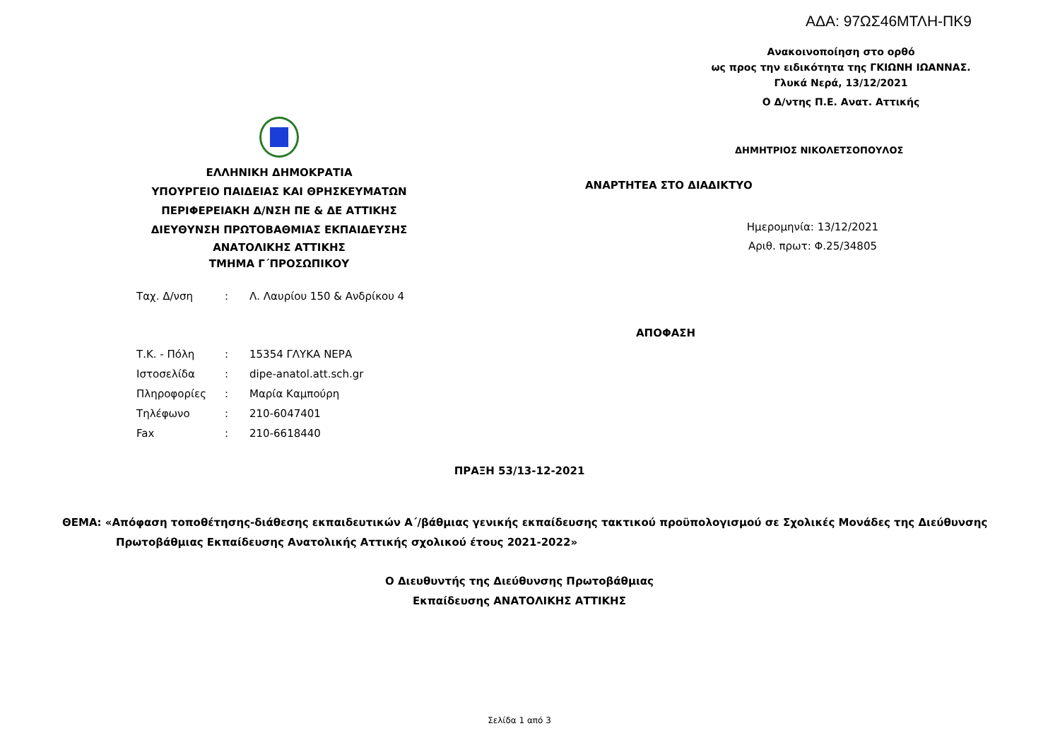ΑΔΑ: 97ΩΣ46ΜΤΛΗ-ΠΚ9
Ανακοινοποίηση στο ορθό
ως προς την ειδικότητα της ΓΚΙΩΝΗ ΙΩΑΝΝΑΣ.
Γλυκά Νερά, 13/12/2021
Ο Δ/ντης Π.Ε. Ανατ. Αττικής
ΔΗΜΗΤΡΙΟΣ ΝΙΚΟΛΕΤΣΟΠΟΥΛΟΣ
ΕΛΛΗΝΙΚΗ ΔΗΜΟΚΡΑΤΙΑ
ΥΠΟΥΡΓΕΙΟ ΠΑΙΔΕΙΑΣ ΚΑΙ ΘΡΗΣΚΕΥΜΑΤΩΝ
ΠΕΡΙΦΕΡΕΙΑΚΗ Δ/ΝΣΗ ΠΕ & ΔΕ ΑΤΤΙΚΗΣ
ΔΙΕΥΘΥΝΣΗ ΠΡΩΤΟΒΑΘΜΙΑΣ ΕΚΠΑΙΔΕΥΣΗΣ
ΑΝΑΤΟΛΙΚΗΣ ΑΤΤΙΚΗΣ
ΤΜΗΜΑ Γ΄ΠΡΟΣΩΠΙΚΟΥ
ΑΝΑΡΤΗΤΕΑ ΣΤΟ ΔΙΑΔΙΚΤΥΟ
Ημερομηνία: 13/12/2021
Αριθ. πρωτ: Φ.25/34805
| Ταχ. Δ/νση | : | Λ. Λαυρίου 150 & Ανδρίκου 4 |
| Τ.Κ. - Πόλη | : | 15354 ΓΛΥΚΑ ΝΕΡΑ |
| Ιστοσελίδα | : | dipe-anatol.att.sch.gr |
| Πληροφορίες | : | Μαρία Καμπούρη |
| Τηλέφωνο | : | 210-6047401 |
| Fax | : | 210-6618440 |
ΑΠΟΦΑΣΗ
ΠΡΑΞΗ 53/13-12-2021
ΘΕΜΑ: «Απόφαση τοποθέτησης-διάθεσης εκπαιδευτικών Α΄/βάθμιας γενικής εκπαίδευσης τακτικού προϋπολογισμού σε Σχολικές Μονάδες της Διεύθυνσης
Πρωτοβάθμιας Εκπαίδευσης Ανατολικής Αττικής σχολικού έτους 2021-2022»
Ο Διευθυντής της Διεύθυνσης Πρωτοβάθμιας
Εκπαίδευσης ΑΝΑΤΟΛΙΚΗΣ ΑΤΤΙΚΗΣ
Σελίδα 1 από 3